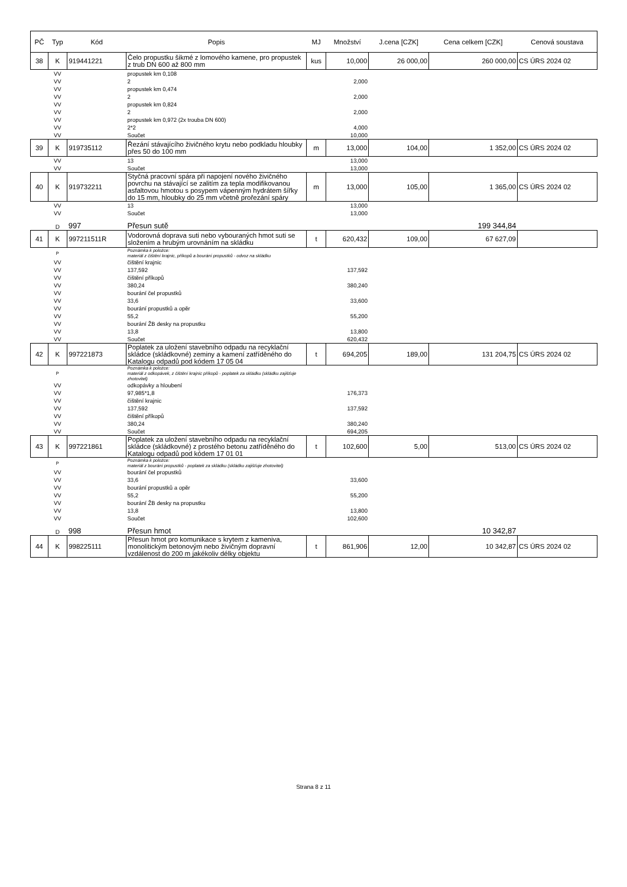| PČ | Typ | Kód | Popis | MJ | Množství | J.cena [CZK] | Cena celkem [CZK] | Cenová soustava |
| --- | --- | --- | --- | --- | --- | --- | --- | --- |
| 38 | K | 919441221 | Čelo propustku šikmé z lomového kamene, pro propustek z trub DN 600 až 800 mm | kus | 10,000 | 26 000,00 | 260 000,00 | CS ÚRS 2024 02 |
| | VV | | propustek km 0,108 | | | | | |
| | VV | | 2 | | 2,000 | | | |
| | VV | | propustek km 0,474 | | | | | |
| | VV | | 2 | | 2,000 | | | |
| | VV | | propustek km 0,824 | | | | | |
| | VV | | 2 | | 2,000 | | | |
| | VV | | propustek km 0,972 (2x trouba DN 600) | | | | | |
| | VV | | 2*2 | | 4,000 | | | |
| | VV | | Součet | | 10,000 | | | |
| 39 | K | 919735112 | Řezání stávajícího živičného krytu nebo podkladu hloubky přes 50 do 100 mm | m | 13,000 | 104,00 | 1 352,00 | CS ÚRS 2024 02 |
| | VV | | 13 | | 13,000 | | | |
| | VV | | Součet | | 13,000 | | | |
| 40 | K | 919732211 | Styčná pracovní spára při napojení nového živičného povrchu na stávající se zalitím za tepla modifikovanou asfaltovou hmotou s posypem vápenným hydrátem šířky do 15 mm, hloubky do 25 mm včetně prořezání spáry | m | 13,000 | 105,00 | 1 365,00 | CS ÚRS 2024 02 |
| | VV | | 13 | | 13,000 | | | |
| | VV | | Součet | | 13,000 | | | |
| | D | 997 | Přesun sutě | | | | 199 344,84 | |
| 41 | K | 997211511R | Vodorovná doprava suti nebo vybouraných hmot suti se složením a hrubým urovnáním na skládku | t | 620,432 | 109,00 | 67 627,09 | |
| | P | | Poznámka k položce: materiál z čištění krajnic, příkopů a bourání propustků - odvoz na skládku | | | | | |
| | VV | | čištění krajnic | | | | | |
| | VV | | 137,592 | | 137,592 | | | |
| | VV | | čištění příkopů | | | | | |
| | VV | | 380,24 | | 380,240 | | | |
| | VV | | bourání čel propustků | | | | | |
| | VV | | 33,6 | | 33,600 | | | |
| | VV | | bourání propustků a opěr | | | | | |
| | VV | | 55,2 | | 55,200 | | | |
| | VV | | bourání ŽB desky na propustku | | | | | |
| | VV | | 13,8 | | 13,800 | | | |
| | VV | | Součet | | 620,432 | | | |
| 42 | K | 997221873 | Poplatek za uložení stavebního odpadu na recyklační skládce (skládkovné) zeminy a kamení zatříděného do Katalogu odpadů pod kódem 17 05 04 | t | 694,205 | 189,00 | 131 204,75 | CS ÚRS 2024 02 |
| | P | | Poznámka k položce: materiál z odkopávek, z čištění krajnic příkopů - poplatek za skládku (skládku zajišťuje zhotovitel) | | | | | |
| | VV | | odkopávky a hloubení | | | | | |
| | VV | | 97,985*1,8 | | 176,373 | | | |
| | VV | | čištění krajnic | | | | | |
| | VV | | 137,592 | | 137,592 | | | |
| | VV | | čištění příkopů | | | | | |
| | VV | | 380,24 | | 380,240 | | | |
| | VV | | Součet | | 694,205 | | | |
| 43 | K | 997221861 | Poplatek za uložení stavebního odpadu na recyklační skládce (skládkovné) z prostého betonu zatříděného do Katalogu odpadů pod kódem 17 01 01 | t | 102,600 | 5,00 | 513,00 | CS ÚRS 2024 02 |
| | P | | Poznámka k položce: materiál z bourání propustků - poplatek za skládku (skládku zajišťuje zhotovitel) | | | | | |
| | VV | | bourání čel propustků | | | | | |
| | VV | | 33,6 | | 33,600 | | | |
| | VV | | bourání propustků a opěr | | | | | |
| | VV | | 55,2 | | 55,200 | | | |
| | VV | | bourání ŽB desky na propustku | | | | | |
| | VV | | 13,8 | | 13,800 | | | |
| | VV | | Součet | | 102,600 | | | |
| | D | 998 | Přesun hmot | | | | 10 342,87 | |
| 44 | K | 998225111 | Přesun hmot pro komunikace s krytem z kameniva, monolitickým betonovým nebo živičným dopravní vzdálenost do 200 m jakékoliv délky objektu | t | 861,906 | 12,00 | 10 342,87 | CS ÚRS 2024 02 |
Strana 8 z 11